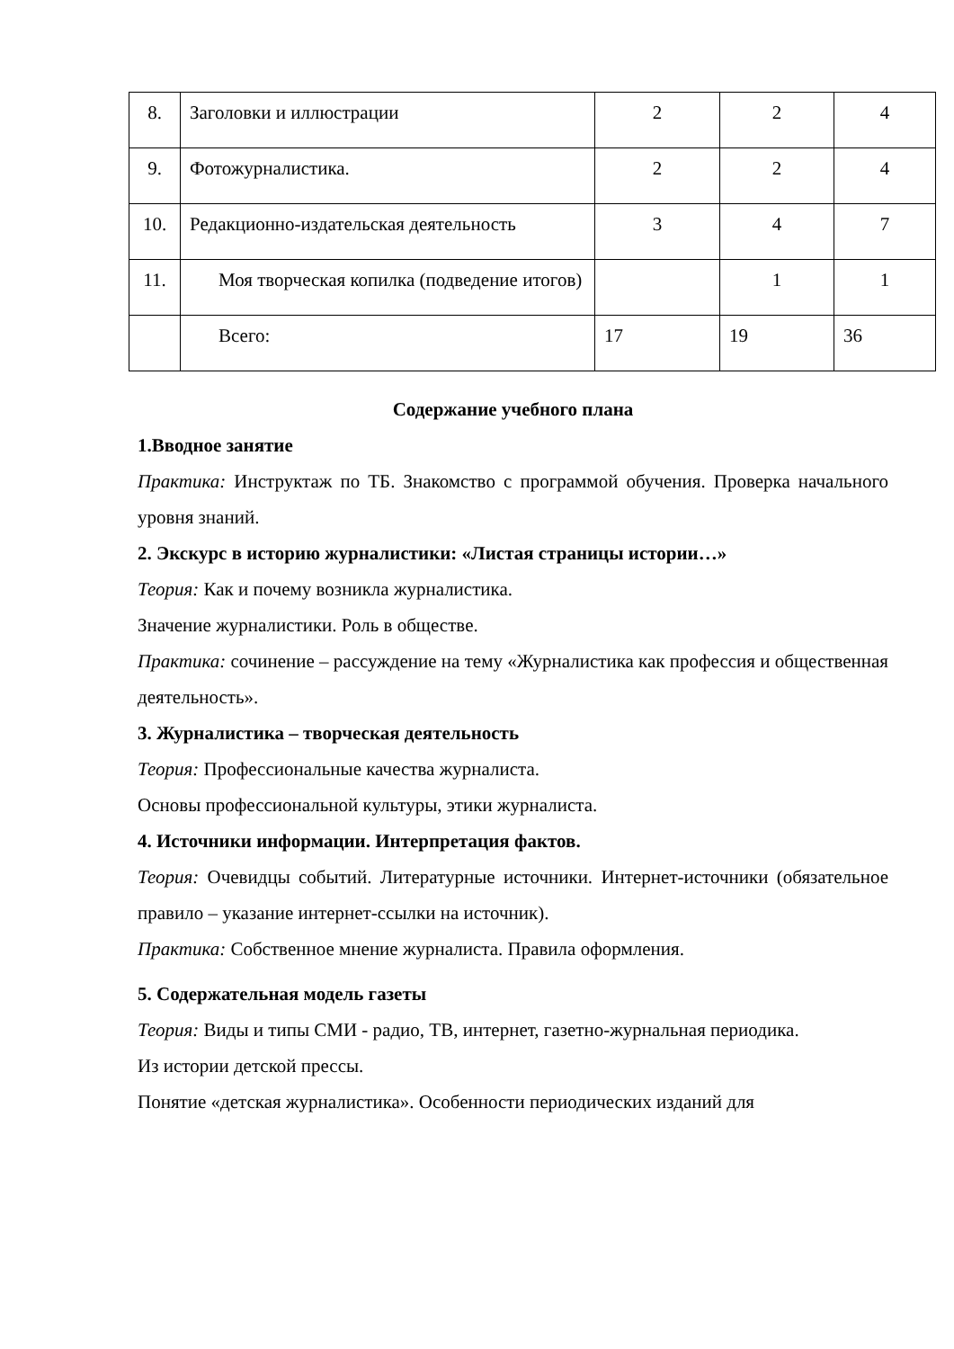| 8. | Заголовки и иллюстрации | 2 | 2 | 4 |
| 9. | Фотожурналистика. | 2 | 2 | 4 |
| 10. | Редакционно-издательская деятельность | 3 | 4 | 7 |
| 11. | Моя творческая копилка (подведение итогов) | | 1 | 1 |
| | Всего: | 17 | 19 | 36 |
Содержание учебного плана
1.Вводное занятие
Практика: Инструктаж по ТБ. Знакомство с программой обучения. Проверка начального уровня знаний.
2. Экскурс в историю журналистики: «Листая страницы истории…»
Теория: Как и почему возникла журналистика.
Значение журналистики. Роль в обществе.
Практика: сочинение – рассуждение на тему «Журналистика как профессия и общественная деятельность».
3. Журналистика – творческая деятельность
Теория: Профессиональные качества журналиста.
Основы профессиональной культуры, этики журналиста.
4. Источники информации. Интерпретация фактов.
Теория: Очевидцы событий. Литературные источники. Интернет-источники (обязательное правило – указание интернет-ссылки на источник).
Практика: Собственное мнение журналиста. Правила оформления.
5. Содержательная модель газеты
Теория: Виды и типы СМИ - радио, ТВ, интернет, газетно-журнальная периодика.
Из истории детской прессы.
Понятие «детская журналистика». Особенности периодических изданий для